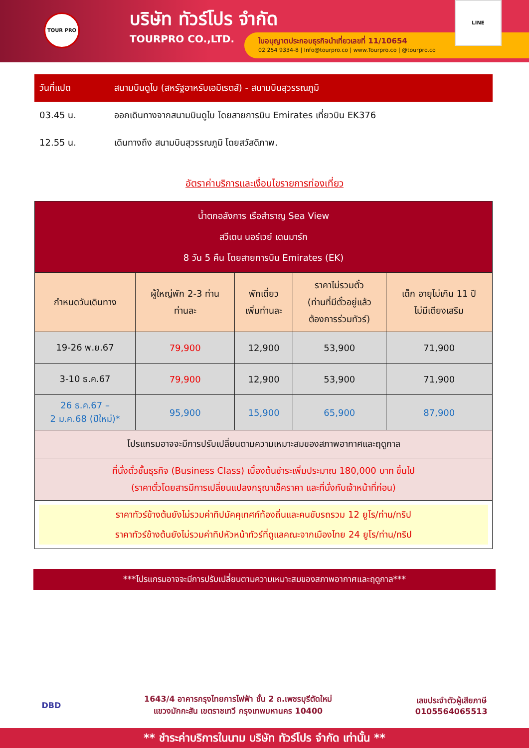TOUR PRO
บริษัท ทัวร์โปร จำกัด
TOURPRO CO.,LTD.
ใบอนุญาตประกอบธุรกิจนำเที่ยวเลขที่ 11/10654
02 254 9334-8 | Info@tourpro.co | www.Tourpro.co | @tourpro.co
LINE
| วันที่แปด | สนามบินดูไบ (สหรัฐอาหรับเอมิเรตส์) - สนามบินสุวรรณภูมิ |
| 03.45 น. | ออกเดินทางจากสนามบินดูไบ โดยสายการบิน Emirates เที่ยวบิน EK376 |
| 12.55 น. | เดินทางถึง สนามบินสุวรรณภูมิ โดยสวัสดิภาพ. |
อัตราค่าบริการและเงื่อนไขรายการท่องเที่ยว
| น้ำตกอลังการ เรือสำราญ Sea View สวีเดน นอร์เวย์ เดนมาร์ก 8 วัน 5 คืน โดยสายการบิน Emirates (EK) | | | | |
| --- | --- | --- | --- | --- |
| กำหนดวันเดินทาง | ผู้ใหญ่พัก 2-3 ท่าน ท่านละ | พักเดี่ยว เพิ่มท่านละ | ราคาไม่รวมตั๋ว (ท่านที่มีตั๋วอยู่แล้ว ต้องการร่วมทัวร์) | เด็ก อายุไม่เกิน 11 ปี ไม่มีเตียงเสริม |
| 19-26 พ.ย.67 | 79,900 | 12,900 | 53,900 | 71,900 |
| 3-10 ธ.ค.67 | 79,900 | 12,900 | 53,900 | 71,900 |
| 26 ธ.ค.67 – 2 ม.ค.68 (ปีใหม่)* | 95,900 | 15,900 | 65,900 | 87,900 |
| โปรแกรมอาจจะมีการปรับเปลี่ยนตามความเหมาะสมของสภาพอากาศและฤดูกาล | | | | |
| ที่นั่งตั๋วชั้นธุรกิจ (Business Class) เบื้องต้นชำระเพิ่มประมาณ 180,000 บาท ขึ้นไป (ราคาตั๋วโดยสารมีการเปลี่ยนแปลงกรุณาเช็คราคา และที่นั่งกับเจ้าหน้าที่ก่อน) | | | | |
| ราคาทัวร์ข้างต้นยังไม่รวมค่าทิปมัคคุเทศก์ท้องถิ่นและคนขับรถรวม 12 ยูโร/ท่าน/ทริป ราคาทัวร์ข้างต้นยังไม่รวมค่าทิปหัวหน้าทัวร์ที่ดูแลคณะจากเมืองไทย 24 ยูโร/ท่าน/ทริป | | | | |
***โปรแกรมอาจจะมีการปรับเปลี่ยนตามความเหมาะสมของสภาพอากาศและฤดูกาล***
DBD
1643/4 อาคารกรุงไทยการไฟฟ้า ชั้น 2 ถ.เพชรบุรีตัดใหม่
แขวงมักกะสัน เขตราชเทวี กรุงเทพมหานคร 10400
เลขประจำตัวผู้เสียภาษี
0105564065513
** ชำระค่าบริการในนาม บริษัท ทัวร์โปร จำกัด เท่านั้น **